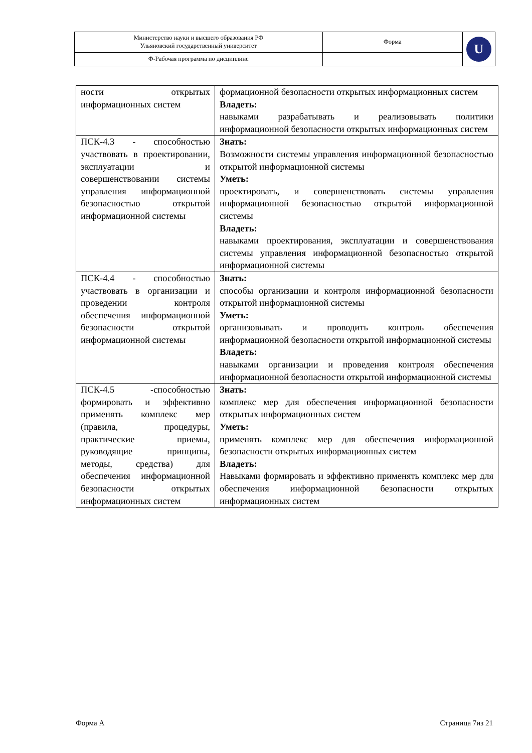| Министерство науки и высшего образования РФ Ульяновский государственный университет | Форма | U |
| Ф-Рабочая программа по дисциплине | | |
| ности открытых информационных систем | формационной безопасности открытых информационных систем Владеть: навыками разрабатывать и реализовывать политики информационной безопасности открытых информационных систем |
| ПСК-4.3 - способностью участвовать в проектировании, эксплуатации и совершенствовании системы управления информационной безопасностью открытой информационной системы | Знать: Возможности системы управления информационной безопасностью открытой информационной системы Уметь: проектировать, и совершенствовать системы управления информационной безопасностью открытой информационной системы Владеть: навыками проектирования, эксплуатации и совершенствования системы управления информационной безопасностью открытой информационной системы |
| ПСК-4.4 - способностью участвовать в организации и проведении контроля обеспечения информационной безопасности открытой информационной системы | Знать: способы организации и контроля информационной безопасности открытой информационной системы Уметь: организовывать и проводить контроль обеспечения информационной безопасности открытой информационной системы Владеть: навыками организации и проведения контроля обеспечения информационной безопасности открытой информационной системы |
| ПСК-4.5 -способностью формировать и эффективно применять комплекс мер (правила, процедуры, практические приемы, руководящие принципы, методы, средства) для обеспечения информационной безопасности открытых информационных систем | Знать: комплекс мер для обеспечения информационной безопасности открытых информационных систем Уметь: применять комплекс мер для обеспечения информационной безопасности открытых информационных систем Владеть: Навыками формировать и эффективно применять комплекс мер для обеспечения информационной безопасности открытых информационных систем |
Форма А Страница 7из 21